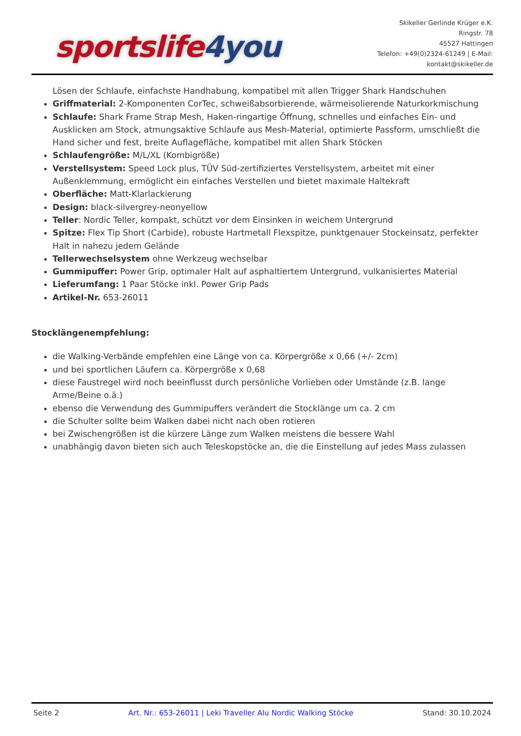sportslife 4you
Skikeller Gerlinde Krüger e.K.
Ringstr. 78
45527 Hattingen
Telefon: +49(0)2324-61249 | E-Mail:
kontakt@skikeller.de
Lösen der Schlaufe, einfachste Handhabung, kompatibel mit allen Trigger Shark Handschuhen
Griffmaterial: 2-Komponenten CorTec, schweißabsorbierende, wärmeisolierende Naturkorkmischung
Schlaufe: Shark Frame Strap Mesh, Haken-ringartige Öffnung, schnelles und einfaches Ein- und Ausklicken am Stock, atmungsaktive Schlaufe aus Mesh-Material, optimierte Passform, umschließt die Hand sicher und fest, breite Auflagefläche, kompatibel mit allen Shark Stöcken
Schlaufengröße: M/L/XL (Kombigröße)
Verstellsystem: Speed Lock plus, TÜV Süd-zertifiziertes Verstellsystem, arbeitet mit einer Außenklemmung, ermöglicht ein einfaches Verstellen und bietet maximale Haltekraft
Oberfläche: Matt-Klarlackierung
Design: black-silvergrey-neonyellow
Teller: Nordic Teller, kompakt, schützt vor dem Einsinken in weichem Untergrund
Spitze: Flex Tip Short (Carbide), robuste Hartmetall Flexspitze, punktgenauer Stockeinsatz, perfekter Halt in nahezu jedem Gelände
Tellerwechselsystem ohne Werkzeug wechselbar
Gummipuffer: Power Grip, optimaler Halt auf asphaltiertem Untergrund, vulkanisiertes Material
Lieferumfang: 1 Paar Stöcke inkl. Power Grip Pads
Artikel-Nr. 653-26011
Stocklängenempfehlung:
die Walking-Verbände empfehlen eine Länge von ca. Körpergröße x 0,66 (+/- 2cm)
und bei sportlichen Läufern ca. Körpergröße x 0,68
diese Faustregel wird noch beeinflusst durch persönliche Vorlieben oder Umstände (z.B. lange Arme/Beine o.ä.)
ebenso die Verwendung des Gummipuffers verändert die Stocklänge um ca. 2 cm
die Schulter sollte beim Walken dabei nicht nach oben rotieren
bei Zwischengrößen ist die kürzere Länge zum Walken meistens die bessere Wahl
unabhängig davon bieten sich auch Teleskopstöcke an, die die Einstellung auf jedes Mass zulassen
Seite 2 Art. Nr.: 653-26011 | Leki Traveller Alu Nordic Walking Stöcke Stand: 30.10.2024